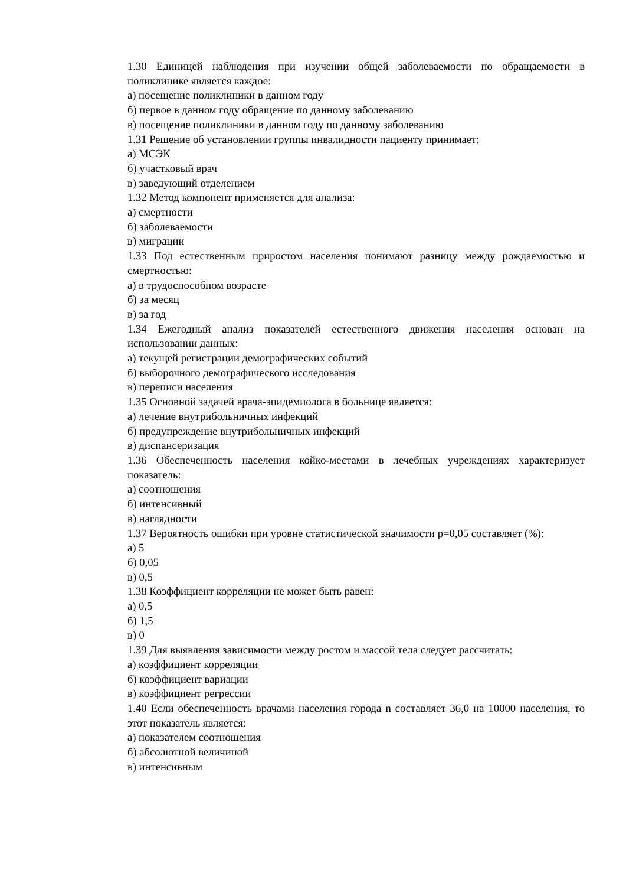1.30 Единицей наблюдения при изучении общей заболеваемости по обращаемости в поликлинике является каждое:
а) посещение поликлиники в данном году
б) первое в данном году обращение по данному заболеванию
в) посещение поликлиники в данном году по данному заболеванию
1.31 Решение об установлении группы инвалидности пациенту принимает:
а) МСЭК
б) участковый врач
в) заведующий отделением
1.32 Метод компонент применяется для анализа:
а) смертности
б) заболеваемости
в) миграции
1.33 Под естественным приростом населения понимают разницу между рождаемостью и смертностью:
а) в трудоспособном возрасте
б) за месяц
в) за год
1.34 Ежегодный анализ показателей естественного движения населения основан на использовании данных:
а) текущей регистрации демографических событий
б) выборочного демографического исследования
в) переписи населения
1.35 Основной задачей врача-эпидемиолога в больнице является:
а) лечение внутрибольничных инфекций
б) предупреждение внутрибольничных инфекций
в) диспансеризация
1.36 Обеспеченность населения койко-местами в лечебных учреждениях характеризует показатель:
а) соотношения
б) интенсивный
в) наглядности
1.37 Вероятность ошибки при уровне статистической значимости p=0,05 составляет (%):
а) 5
б) 0,05
в) 0,5
1.38 Коэффициент корреляции не может быть равен:
а) 0,5
б) 1,5
в) 0
1.39 Для выявления зависимости между ростом и массой тела следует рассчитать:
а) коэффициент корреляции
б) коэффициент вариации
в) коэффициент регрессии
1.40 Если обеспеченность врачами населения города n составляет 36,0 на 10000 населения, то этот показатель является:
а) показателем соотношения
б) абсолютной величиной
в) интенсивным